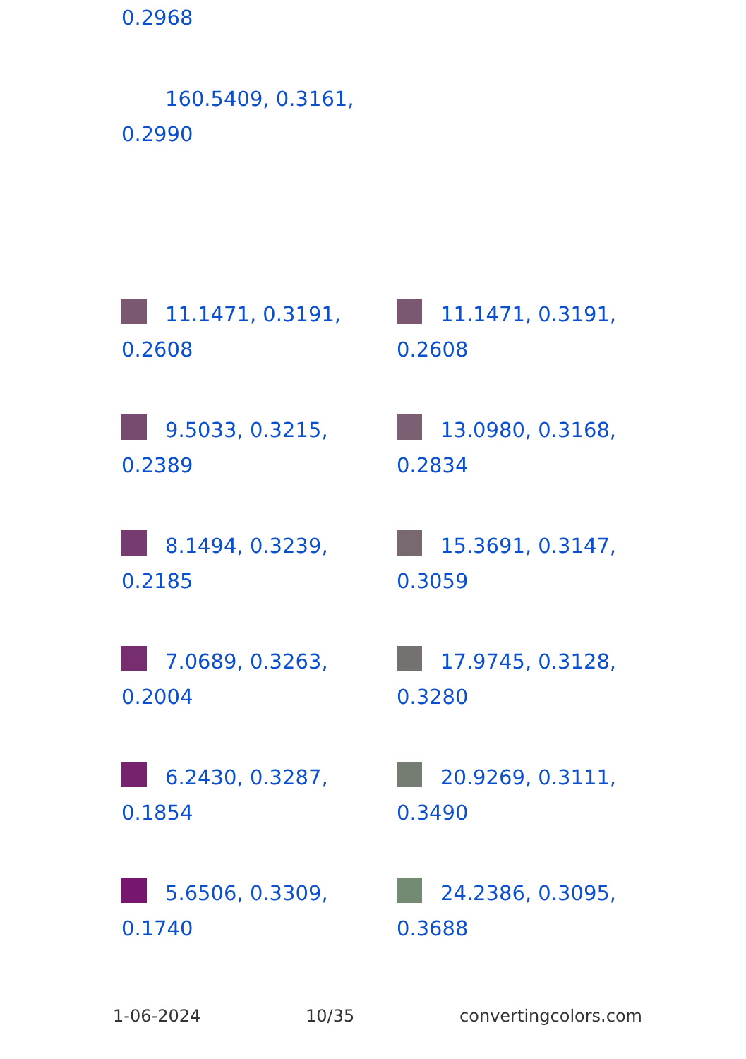0.2968
160.5409, 0.3161,
0.2990
11.1471, 0.3191,
0.2608
11.1471, 0.3191,
0.2608
9.5033, 0.3215,
0.2389
13.0980, 0.3168,
0.2834
8.1494, 0.3239,
0.2185
15.3691, 0.3147,
0.3059
7.0689, 0.3263,
0.2004
17.9745, 0.3128,
0.3280
6.2430, 0.3287,
0.1854
20.9269, 0.3111,
0.3490
5.6506, 0.3309,
0.1740
24.2386, 0.3095,
0.3688
1-06-2024 10/35 convertingcolors.com